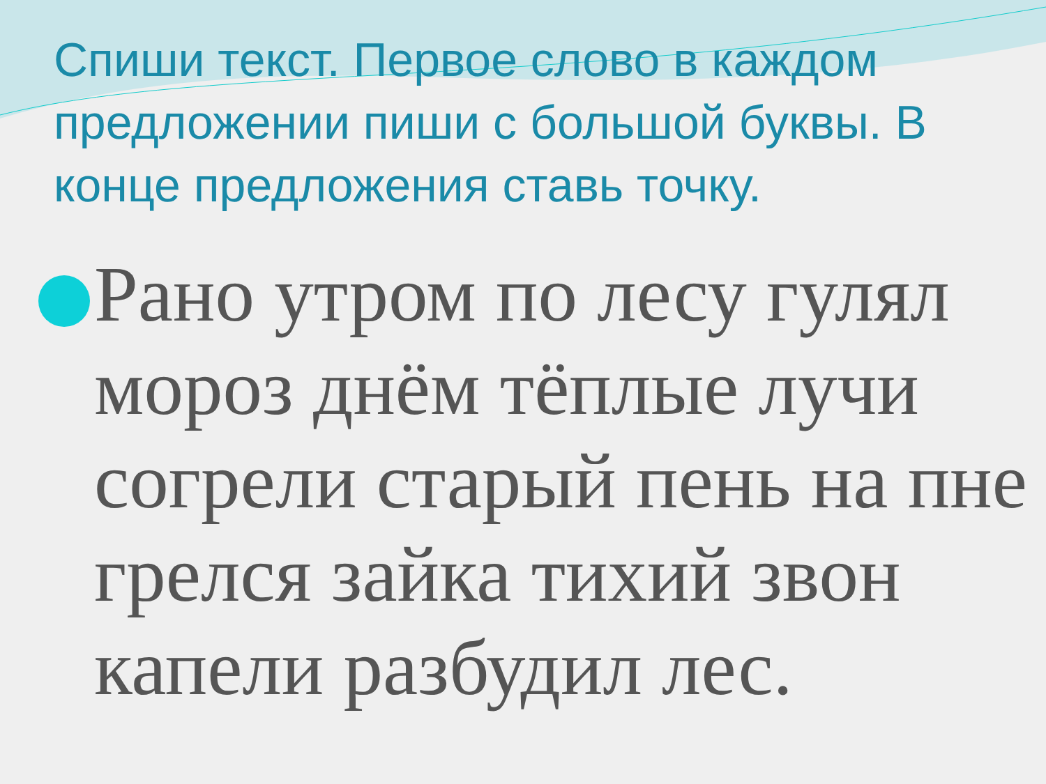Спиши текст. Первое слово в каждом предложении пиши с большой буквы. В конце предложения ставь точку.
Рано утром по лесу гулял мороз днём тёплые лучи согрели старый пень на пне грелся зайка тихий звон капели разбудил лес.